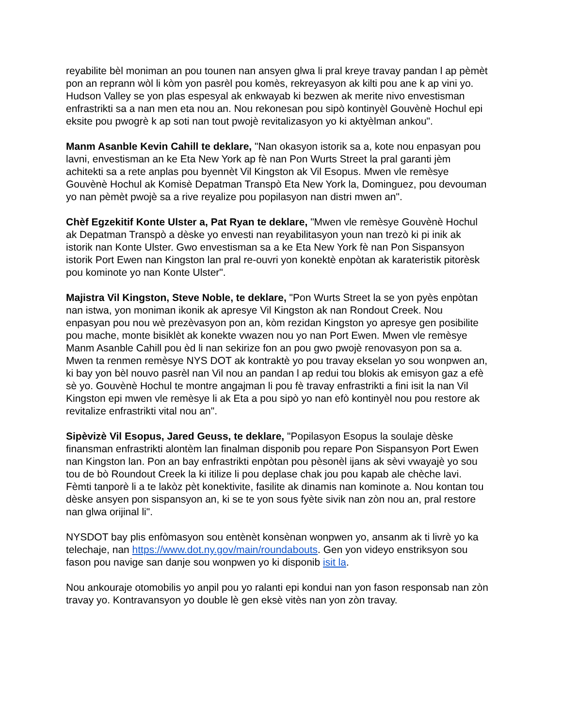reyabilite bèl moniman an pou tounen nan ansyen glwa li pral kreye travay pandan l ap pèmèt pon an reprann wòl li kòm yon pasrèl pou komès, rekreyasyon ak kilti pou ane k ap vini yo. Hudson Valley se yon plas espesyal ak enkwayab ki bezwen ak merite nivo envestisman enfrastrikti sa a nan men eta nou an. Nou rekonesan pou sipò kontinyèl Gouvènè Hochul epi eksite pou pwogrè k ap soti nan tout pwojè revitalizasyon yo ki aktyèlman ankou".
Manm Asanble Kevin Cahill te deklare, "Nan okasyon istorik sa a, kote nou enpasyan pou lavni, envestisman an ke Eta New York ap fè nan Pon Wurts Street la pral garanti jèm achitekti sa a rete anplas pou byennèt Vil Kingston ak Vil Esopus. Mwen vle remèsye Gouvènè Hochul ak Komisè Depatman Transpò Eta New York la, Dominguez, pou devouman yo nan pèmèt pwojè sa a rive reyalize pou popilasyon nan distri mwen an".
Chèf Egzekitif Konte Ulster a, Pat Ryan te deklare, "Mwen vle remèsye Gouvènè Hochul ak Depatman Transpò a dèske yo envesti nan reyabilitasyon youn nan trezò ki pi inik ak istorik nan Konte Ulster. Gwo envestisman sa a ke Eta New York fè nan Pon Sispansyon istorik Port Ewen nan Kingston lan pral re-ouvri yon konektè enpòtan ak karateristik pitorèsk pou kominote yo nan Konte Ulster".
Majistra Vil Kingston, Steve Noble, te deklare, "Pon Wurts Street la se yon pyès enpòtan nan istwa, yon moniman ikonik ak apresye Vil Kingston ak nan Rondout Creek. Nou enpasyan pou nou wè prezèvasyon pon an, kòm rezidan Kingston yo apresye gen posibilite pou mache, monte bisiklèt ak konekte vwazen nou yo nan Port Ewen. Mwen vle remèsye Manm Asanble Cahill pou èd li nan sekirize fon an pou gwo pwojè renovasyon pon sa a. Mwen ta renmen remèsye NYS DOT ak kontraktè yo pou travay ekselan yo sou wonpwen an, ki bay yon bèl nouvo pasrèl nan Vil nou an pandan l ap redui tou blokis ak emisyon gaz a efè sè yo. Gouvènè Hochul te montre angajman li pou fè travay enfrastrikti a fini isit la nan Vil Kingston epi mwen vle remèsye li ak Eta a pou sipò yo nan efò kontinyèl nou pou restore ak revitalize enfrastrikti vital nou an".
Sipèvizè Vil Esopus, Jared Geuss, te deklare, "Popilasyon Esopus la soulaje dèske finansman enfrastrikti alontèm lan finalman disponib pou repare Pon Sispansyon Port Ewen nan Kingston lan. Pon an bay enfrastrikti enpòtan pou pèsonèl ijans ak sèvi vwayajè yo sou tou de bò Roundout Creek la ki itilize li pou deplase chak jou pou kapab ale chèche lavi. Fèmti tanporè li a te lakòz pèt konektivite, fasilite ak dinamis nan kominote a. Nou kontan tou dèske ansyen pon sispansyon an, ki se te yon sous fyète sivik nan zòn nou an, pral restore nan glwa orijinal li".
NYSDOT bay plis enfòmasyon sou entènèt konsènan wonpwen yo, ansanm ak ti livrè yo ka telechaje, nan https://www.dot.ny.gov/main/roundabouts. Gen yon videyo enstriksyon sou fason pou navige san danje sou wonpwen yo ki disponib isit la.
Nou ankouraje otomobilis yo anpil pou yo ralanti epi kondui nan yon fason responsab nan zòn travay yo. Kontravansyon yo double lè gen eksè vitès nan yon zòn travay.